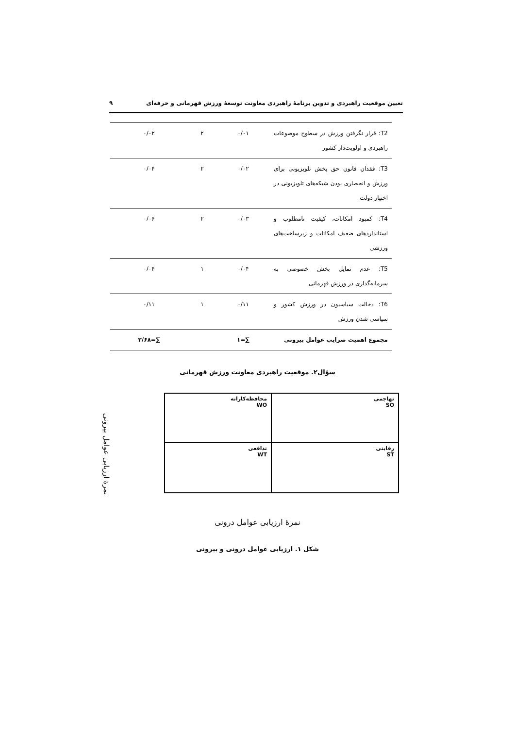تعیین موقعیت راهبردی و تدوین برنامهٔ راهبردی معاونت توسعهٔ ورزش قهرمانی و حرفه‌ای ۹
| T2: قرار نگرفتن ورزش در سطوح موضوعات راهبردی و اولویت‌دار کشور | ۰/۰۱ | ۲ | ۰/۰۲ |
| T3: فقدان قانون حق پخش تلویزیونی برای ورزش و انحصاری بودن شبکه‌های تلویزیونی در اختیار دولت | ۰/۰۲ | ۲ | ۰/۰۴ |
| T4: کمبود امکانات، کیفیت نامطلوب و استانداردهای ضعیف امکانات و زیرساخت‌های ورزشی | ۰/۰۳ | ۲ | ۰/۰۶ |
| T5: عدم تمایل بخش خصوصی به سرمایه‌گذاری در ورزش قهرمانی | ۰/۰۴ | ۱ | ۰/۰۴ |
| T6: دخالت سیاسیون در ورزش کشور و سیاسی شدن ورزش | ۰/۱۱ | ۱ | ۰/۱۱ |
| مجموع اهمیت ضرایب عوامل بیرونی | ∑=۱ | | ∑=۲/۶۸ |
سؤال۲. موقعیت راهبردی معاونت ورزش قهرمانی
نمرهٔ ارزیابی عوامل بیرونی
محافظه‌کارانه
WO
تهاجمی
SO
تدافعی
WT
رقابتی
ST
نمرهٔ ارزیابی عوامل درونی
شکل ۱. ارزیابی عوامل درونی و بیرونی